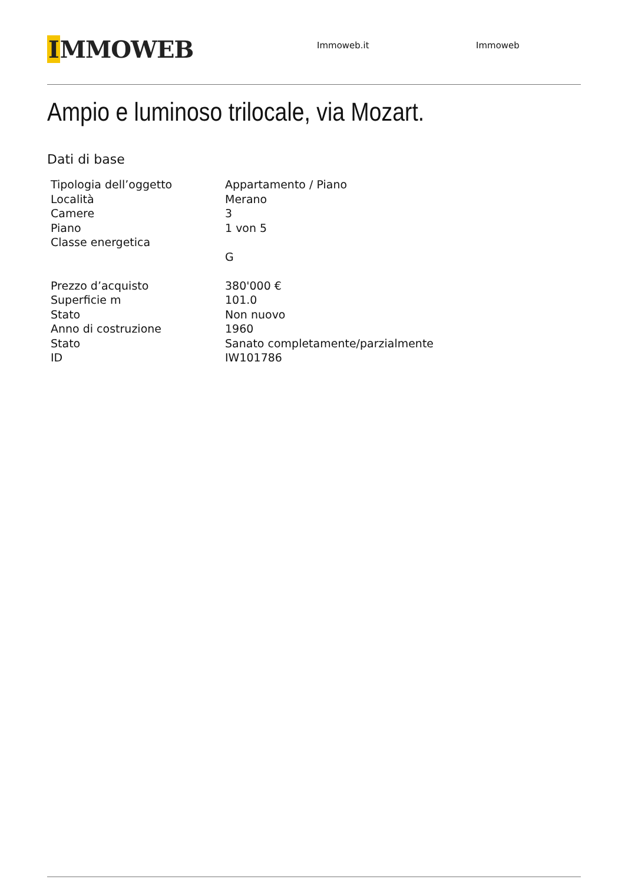IMMOWEB
Immoweb.it Immoweb
Ampio e luminoso trilocale, via Mozart.
Dati di base
| Tipologia dell’oggetto | Appartamento / Piano |
| Località | Merano |
| Camere | 3 |
| Piano | 1 von 5 |
| Classe energetica | |
| | G |
| Prezzo d’acquisto | 380'000 € |
| Superficie m | 101.0 |
| Stato | Non nuovo |
| Anno di costruzione | 1960 |
| Stato | Sanato completamente/parzialmente |
| ID | IW101786 |